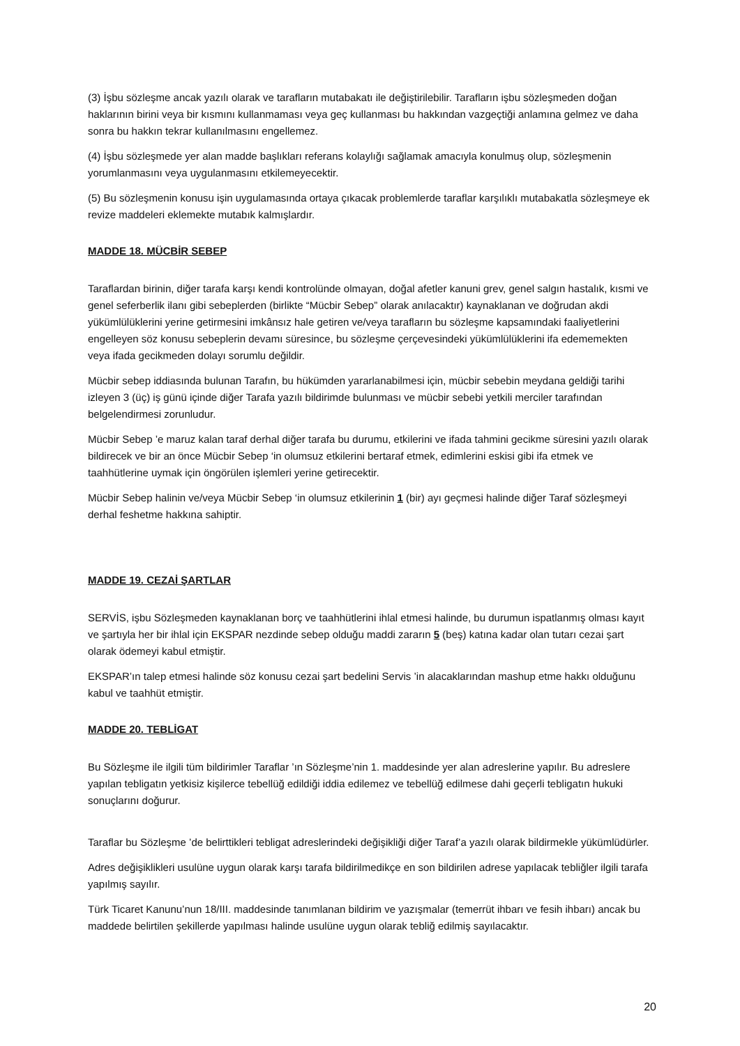(3) İşbu sözleşme ancak yazılı olarak ve tarafların mutabakatı ile değiştirilebilir. Tarafların işbu sözleşmeden doğan haklarının birini veya bir kısmını kullanmaması veya geç kullanması bu hakkından vazgeçtiği anlamına gelmez ve daha sonra bu hakkın tekrar kullanılmasını engellemez.
(4) İşbu sözleşmede yer alan madde başlıkları referans kolaylığı sağlamak amacıyla konulmuş olup, sözleşmenin yorumlanmasını veya uygulanmasını etkilemeyecektir.
(5) Bu sözleşmenin konusu işin uygulamasında ortaya çıkacak problemlerde taraflar karşılıklı mutabakatla sözleşmeye ek revize maddeleri eklemekte mutabık kalmışlardır.
MADDE 18. MÜCBİR SEBEP
Taraflardan birinin, diğer tarafa karşı kendi kontrolünde olmayan, doğal afetler kanuni grev, genel salgın hastalık, kısmi ve genel seferberlik ilanı gibi sebeplerden (birlikte “Mücbir Sebep” olarak anılacaktır) kaynaklanan ve doğrudan akdi yükümlülüklerini yerine getirmesini imkânsız hale getiren ve/veya tarafların bu sözleşme kapsamındaki faaliyetlerini engelleyen söz konusu sebeplerin devamı süresince, bu sözleşme çerçevesindeki yükümlülüklerini ifa edememekten veya ifada gecikmeden dolayı sorumlu değildir.
Mücbir sebep iddiasında bulunan Tarafın, bu hükümden yararlanabilmesi için, mücbir sebebin meydana geldiği tarihi izleyen 3 (üç) iş günü içinde diğer Tarafa yazılı bildirimde bulunması ve mücbir sebebi yetkili merciler tarafından belgelendirmesi zorunludur.
Mücbir Sebep ’e maruz kalan taraf derhal diğer tarafa bu durumu, etkilerini ve ifada tahmini gecikme süresini yazılı olarak bildirecek ve bir an önce Mücbir Sebep ‘in olumsuz etkilerini bertaraf etmek, edimlerini eskisi gibi ifa etmek ve taahhütlerine uymak için öngörülen işlemleri yerine getirecektir.
Mücbir Sebep halinin ve/veya Mücbir Sebep ‘in olumsuz etkilerinin 1 (bir) ayı geçmesi halinde diğer Taraf sözleşmeyi derhal feshetme hakkına sahiptir.
MADDE 19. CEZAİ ŞARTLAR
SERVİS, işbu Sözleşmeden kaynaklanan borç ve taahhütlerini ihlal etmesi halinde, bu durumun ispatlanmış olması kayıt ve şartıyla her bir ihlal için EKSPAR nezdinde sebep olduğu maddi zararın 5 (beş) katına kadar olan tutarı cezai şart olarak ödemeyi kabul etmiştir.
EKSPAR’ın talep etmesi halinde söz konusu cezai şart bedelini Servis ’in alacaklarından mashup etme hakkı olduğunu kabul ve taahhüt etmiştir.
MADDE 20. TEBLİGAT
Bu Sözleşme ile ilgili tüm bildirimler Taraflar ’ın Sözleşme’nin 1. maddesinde yer alan adreslerine yapılır. Bu adreslere yapılan tebligatın yetkisiz kişilerce tebellüğ edildiği iddia edilemez ve tebellüğ edilmese dahi geçerli tebligatın hukuki sonuçlarını doğurur.
Taraflar bu Sözleşme ’de belirttikleri tebligat adreslerindeki değişikliği diğer Taraf’a yazılı olarak bildirmekle yükümlüdürler.
Adres değişiklikleri usulüne uygun olarak karşı tarafa bildirilmedikçe en son bildirilen adrese yapılacak tebliğler ilgili tarafa yapılmış sayılır.
Türk Ticaret Kanunu’nun 18/III. maddesinde tanımlanan bildirim ve yazışmalar (temerrüt ihbarı ve fesih ihbarı) ancak bu maddede belirtilen şekillerde yapılması halinde usulüne uygun olarak tebliğ edilmiş sayılacaktır.
20